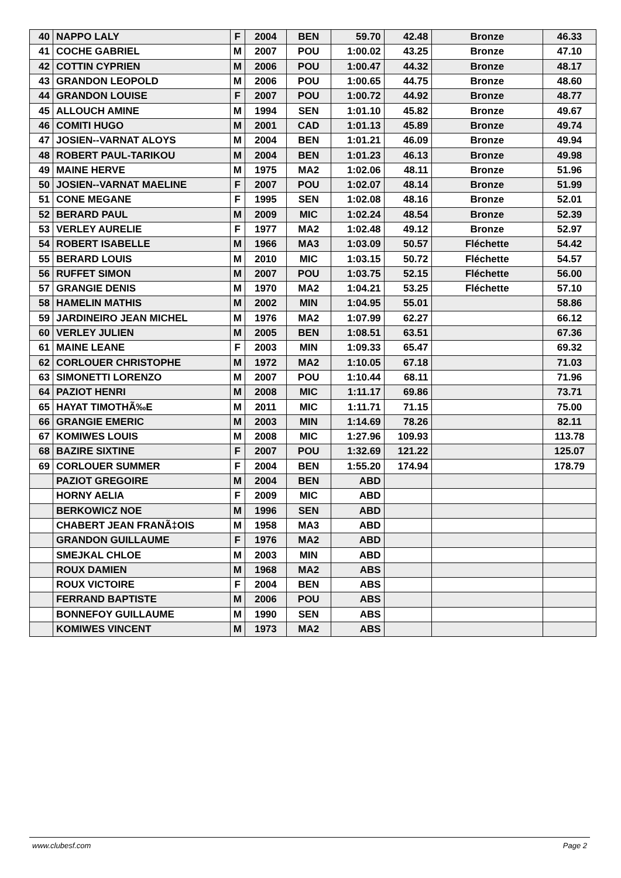| 40 | NAPPO LALY | F | 2004 | BEN | 59.70 | 42.48 | Bronze | 46.33 |
| 41 | COCHE GABRIEL | M | 2007 | POU | 1:00.02 | 43.25 | Bronze | 47.10 |
| 42 | COTTIN CYPRIEN | M | 2006 | POU | 1:00.47 | 44.32 | Bronze | 48.17 |
| 43 | GRANDON LEOPOLD | M | 2006 | POU | 1:00.65 | 44.75 | Bronze | 48.60 |
| 44 | GRANDON LOUISE | F | 2007 | POU | 1:00.72 | 44.92 | Bronze | 48.77 |
| 45 | ALLOUCH AMINE | M | 1994 | SEN | 1:01.10 | 45.82 | Bronze | 49.67 |
| 46 | COMITI HUGO | M | 2001 | CAD | 1:01.13 | 45.89 | Bronze | 49.74 |
| 47 | JOSIEN--VARNAT ALOYS | M | 2004 | BEN | 1:01.21 | 46.09 | Bronze | 49.94 |
| 48 | ROBERT PAUL-TARIKOU | M | 2004 | BEN | 1:01.23 | 46.13 | Bronze | 49.98 |
| 49 | MAINE HERVE | M | 1975 | MA2 | 1:02.06 | 48.11 | Bronze | 51.96 |
| 50 | JOSIEN--VARNAT MAELINE | F | 2007 | POU | 1:02.07 | 48.14 | Bronze | 51.99 |
| 51 | CONE MEGANE | F | 1995 | SEN | 1:02.08 | 48.16 | Bronze | 52.01 |
| 52 | BERARD PAUL | M | 2009 | MIC | 1:02.24 | 48.54 | Bronze | 52.39 |
| 53 | VERLEY AURELIE | F | 1977 | MA2 | 1:02.48 | 49.12 | Bronze | 52.97 |
| 54 | ROBERT ISABELLE | M | 1966 | MA3 | 1:03.09 | 50.57 | Fléchette | 54.42 |
| 55 | BERARD LOUIS | M | 2010 | MIC | 1:03.15 | 50.72 | Fléchette | 54.57 |
| 56 | RUFFET SIMON | M | 2007 | POU | 1:03.75 | 52.15 | Fléchette | 56.00 |
| 57 | GRANGIE DENIS | M | 1970 | MA2 | 1:04.21 | 53.25 | Fléchette | 57.10 |
| 58 | HAMELIN MATHIS | M | 2002 | MIN | 1:04.95 | 55.01 | | 58.86 |
| 59 | JARDINEIRO JEAN MICHEL | M | 1976 | MA2 | 1:07.99 | 62.27 | | 66.12 |
| 60 | VERLEY JULIEN | M | 2005 | BEN | 1:08.51 | 63.51 | | 67.36 |
| 61 | MAINE LEANE | F | 2003 | MIN | 1:09.33 | 65.47 | | 69.32 |
| 62 | CORLOUER CHRISTOPHE | M | 1972 | MA2 | 1:10.05 | 67.18 | | 71.03 |
| 63 | SIMONETTI LORENZO | M | 2007 | POU | 1:10.44 | 68.11 | | 71.96 |
| 64 | PAZIOT HENRI | M | 2008 | MIC | 1:11.17 | 69.86 | | 73.71 |
| 65 | HAYAT TIMOTHÃ‰E | M | 2011 | MIC | 1:11.71 | 71.15 | | 75.00 |
| 66 | GRANGIE EMERIC | M | 2003 | MIN | 1:14.69 | 78.26 | | 82.11 |
| 67 | KOMIWES LOUIS | M | 2008 | MIC | 1:27.96 | 109.93 | | 113.78 |
| 68 | BAZIRE SIXTINE | F | 2007 | POU | 1:32.69 | 121.22 | | 125.07 |
| 69 | CORLOUER SUMMER | F | 2004 | BEN | 1:55.20 | 174.94 | | 178.79 |
| | PAZIOT GREGOIRE | M | 2004 | BEN | ABD | | | |
| | HORNY AELIA | F | 2009 | MIC | ABD | | | |
| | BERKOWICZ NOE | M | 1996 | SEN | ABD | | | |
| | CHABERT JEAN FRANÃ‡OIS | M | 1958 | MA3 | ABD | | | |
| | GRANDON GUILLAUME | F | 1976 | MA2 | ABD | | | |
| | SMEJKAL CHLOE | M | 2003 | MIN | ABD | | | |
| | ROUX DAMIEN | M | 1968 | MA2 | ABS | | | |
| | ROUX VICTOIRE | F | 2004 | BEN | ABS | | | |
| | FERRAND BAPTISTE | M | 2006 | POU | ABS | | | |
| | BONNEFOY GUILLAUME | M | 1990 | SEN | ABS | | | |
| | KOMIWES VINCENT | M | 1973 | MA2 | ABS | | | |
www.clubesf.com Page 2